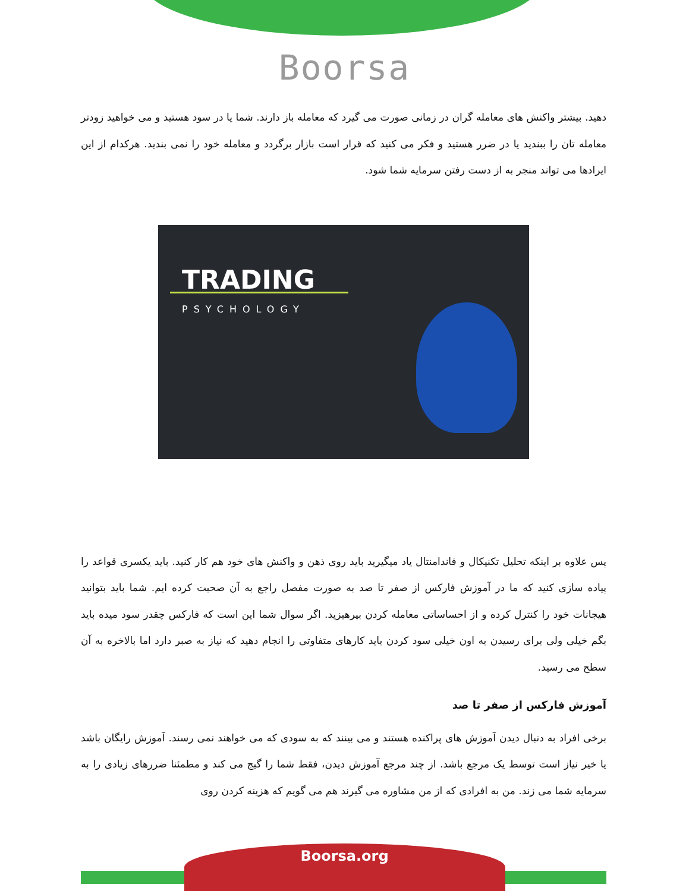Boorsa
دهید. بیشتر واکنش های معامله گران در زمانی صورت می گیرد که معامله باز دارند. شما یا در سود هستید و می خواهید زودتر معامله تان را ببندید یا در ضرر هستید و فکر می کنید که قرار است بازار برگردد و معامله خود را نمی بندید. هرکدام از این ایرادها می تواند منجر به از دست رفتن سرمایه شما شود.
TRADING
PSYCHOLOGY
پس علاوه بر اینکه تحلیل تکنیکال و فاندامنتال یاد میگیرید باید روی ذهن و واکنش های خود هم کار کنید. باید یکسری قواعد را پیاده سازی کنید که ما در آموزش فارکس از صفر تا صد به صورت مفصل راجع به آن صحبت کرده ایم. شما باید بتوانید هیجانات خود را کنترل کرده و از احساساتی معامله کردن بپرهیزید. اگر سوال شما این است که فارکس چقدر سود میده باید بگم خیلی ولی برای رسیدن به اون خیلی سود کردن باید کارهای متفاوتی را انجام دهید که نیاز به صبر دارد اما بالاخره به آن سطح می رسید.
آموزش فارکس از صفر تا صد
برخی افراد به دنبال دیدن آموزش های پراکنده هستند و می بینند که به سودی که می خواهند نمی رسند. آموزش رایگان باشد یا خیر نیاز است توسط یک مرجع باشد. از چند مرجع آموزش دیدن، فقط شما را گیج می کند و مطمئنا ضررهای زیادی را به سرمایه شما می زند. من به افرادی که از من مشاوره می گیرند هم می گویم که هزینه کردن روی
Boorsa.org